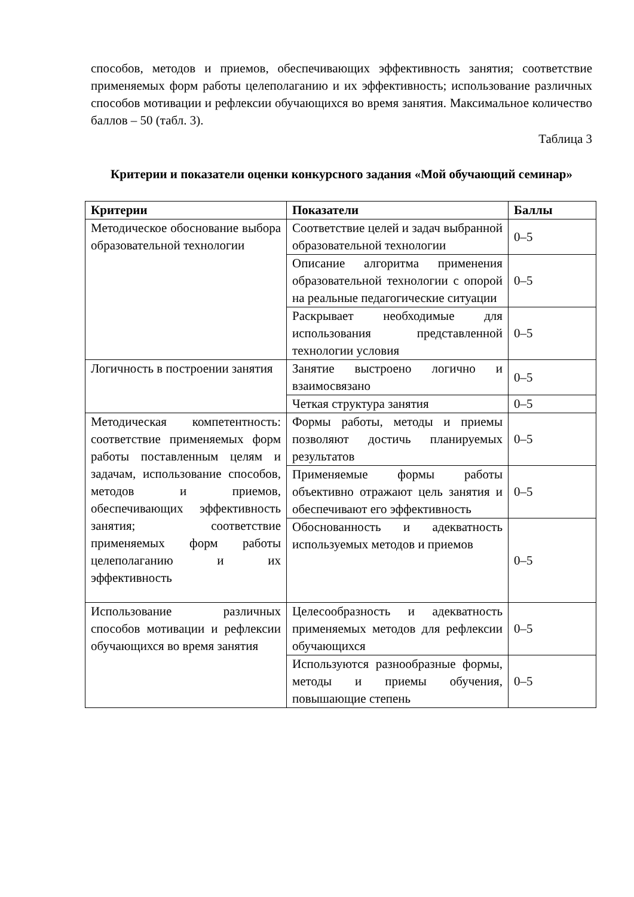способов, методов и приемов, обеспечивающих эффективность занятия; соответствие применяемых форм работы целеполаганию и их эффективность; использование различных способов мотивации и рефлексии обучающихся во время занятия. Максимальное количество баллов – 50 (табл. 3).
Таблица 3
Критерии и показатели оценки конкурсного задания «Мой обучающий семинар»
| Критерии | Показатели | Баллы |
| --- | --- | --- |
| Методическое обоснование выбора образовательной технологии | Соответствие целей и задач выбранной образовательной технологии | 0–5 |
| | Описание алгоритма применения образовательной технологии с опорой на реальные педагогические ситуации | 0–5 |
| | Раскрывает необходимые для использования представленной технологии условия | 0–5 |
| Логичность в построении занятия | Занятие выстроено логично и взаимосвязано | 0–5 |
| | Четкая структура занятия | 0–5 |
| Методическая компетентность: соответствие применяемых форм работы поставленным целям и задачам, использование способов, методов и приемов, обеспечивающих эффективность занятия; соответствие применяемых форм работы целеполаганию и их эффективность | Формы работы, методы и приемы позволяют достичь планируемых результатов | 0–5 |
| | Применяемые формы работы объективно отражают цель занятия и обеспечивают его эффективность | 0–5 |
| | Обоснованность и адекватность используемых методов и приемов | 0–5 |
| Использование различных способов мотивации и рефлексии обучающихся во время занятия | Целесообразность и адекватность применяемых методов для рефлексии обучающихся | 0–5 |
| | Используются разнообразные формы, методы и приемы обучения, повышающие степень | 0–5 |